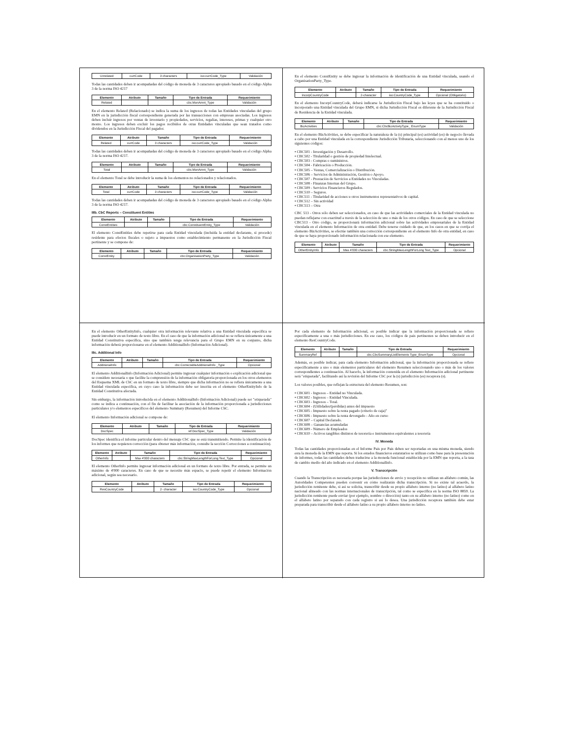| Unrelated | currCode | 3 characters | iso:currCode_Type | Validación |
Todas las cantidades deben ir acompañadas del código de moneda de 3 caracteres apropiado basado en el código Alpha 3 de la norma ISO 4217
| Elemento | Atributo | Tamaño | Tipo de Entrada | Requerimiento |
| --- | --- | --- | --- | --- |
| Related | | | cbc:MonAmnt_Type | Validación |
En el elemento Related (Relacionado) se indica la suma de los ingresos de todas las Entidades vinculadas del grupo EMN en la jurisdicción fiscal correspondiente generada por las transacciones con empresas asociadas. Los ingresos deben incluir ingresos por ventas de inventario y propiedades, servicios, regalías, intereses, primas y cualquier otro monto. Los ingresos deben excluir los pagos recibidos de otras Entidades vinculadas que sean tratados como dividendos en la Jurisdicción Fiscal del pagador.
| Elemento | Atributo | Tamaño | Tipo de Entrada | Requerimiento |
| --- | --- | --- | --- | --- |
| Related | currCode | 3 characters | iso:currCode_Type | Validación |
Todas las cantidades deben ir acompañadas del código de moneda de 3 caracteres apropiado basado en el código Alpha 3 de la norma ISO 4217.
| Elemento | Atributo | Tamaño | Tipo de Entrada | Requerimiento |
| --- | --- | --- | --- | --- |
| Total | | | cbc:MonAmnt_Type | Validación |
En el elemento Total se debe introducir la suma de los elementos no relacionados y relacionados.
| Elemento | Atributo | Tamaño | Tipo de Entrada | Requerimiento |
| --- | --- | --- | --- | --- |
| Total | currCode | 3 characters | iso:currCode_Type | Validación |
Todas las cantidades deben ir acompañadas del código de moneda de 3 caracteres apropiado basado en el código Alpha 3 de la norma ISO 4217.
IIIb. CbC Reports – Constituent Entities
| Elemento | Atributo | Tamaño | Tipo de Entrada | Requerimiento |
| --- | --- | --- | --- | --- |
| ConstEntities | | | cbc:ConstituentEntity_Type | Validación |
El elemento ConstEntities debe repetirse para cada Entidad vinculada (incluida la entidad declarante, si procede) residente para efectos fiscales o sujeto a impuestos como establecimiento permanente en la Jurisdicción Fiscal pertinente y se compone de:
| Elemento | Atributo | Tamaño | Tipo de Entrada | Requerimiento |
| --- | --- | --- | --- | --- |
| ConstEntity | | | cbc:OrganisationParty_Type | Validación |
En el elemento ConstEntity se debe ingresar la información de identificación de una Entidad vinculada, usando el OrganisationParty_Type.
| Elemento | Atributo | Tamaño | Tipo de Entrada | Requerimiento |
| --- | --- | --- | --- | --- |
| IncorpCountryCode | | 2-character | iso:CountryCode_Type | Opcional (Obligatorio) |
En el elemento IncorpCountryCode, deberá indicarse la Jurisdicción Fiscal bajo las leyes que se ha constituido o incorporado una Entidad vinculada del Grupo EMN, si dicha Jurisdicción Fiscal es diferente de la Jurisdicción Fiscal de Residencia de la Entidad vinculada.
| Elemento | Atributo | Tamaño | Tipo de Entrada | Requerimiento |
| --- | --- | --- | --- | --- |
| BizActivities | | | cbc:CbcBizActivityType_ EnumType | Validación |
En el elemento BizActivities, se debe especificar la naturaleza de la (s) principal (es) actividad (es) de negocio llevada a cabo por una Entidad vinculada en la correspondiente Jurisdicción Tributaria, seleccionando con al menos uno de los siguientes códigos:
• CBC501 - Investigación y Desarrollo.
• CBC502 - Titularidad o gestión de propiedad Intelectual.
• CBC503 - Compras o suministros.
• CBC504 - Fabricación o Producción.
• CBC505 – Ventas, Comercialización o Distribución.
• CBC506 – Servicios de Administración, Gestión o Apoyo.
• CBC507 - Prestación de Servicios a Entidades no Vinculadas.
• CBC508 - Finanzas Internas del Grupo.
• CBC509 - Servicios Financieros Regulados.
• CBC510 – Seguros.
• CBC511 - Titularidad de acciones u otros instrumentos representativos de capital.
• CBC512 – Sin actividad
• CBC513 – Otra
CBC 513 - Otros sólo deben ser seleccionados, en caso de que las actividades comerciales de la Entidad vinculada no puedan reflejarse con exactitud a través de la selección de uno o más de los otros códigos. En caso de que se seleccione CBC513 - Otro código, se proporcionará información adicional sobre las actividades empresariales de la Entidad vinculada en el elemento Información de otra entidad. Debe tenerse cuidado de que, en los casos en que se corrija el elemento BizActivities, se efectúe también una corrección correspondiente en el elemento Info de otra entidad, en caso de que se haya proporcionado información relacionada con ese elemento.
| Elemento | Atributo | Tamaño | Tipo de Entrada | Requerimiento |
| --- | --- | --- | --- | --- |
| OtherEntityInfo | | Max 4'000 characters | cbc:StringMaxLengthForLong Text_Type | Opcional |
En el elemento OtherEntityInfo, cualquier otra información relevante relativa a una Entidad vinculada específica se puede introducir en un formato de texto libre. En el caso de que la información adicional no se refiera únicamente a una Entidad Constitutiva específica, sino que también tenga relevancia para el Grupo EMN en su conjunto, dicha información deberá proporcionarse en el elemento AdditionalInfo (Información Adicional).
IIIc. Additional Info
| Elemento | Atributo | Tamaño | Tipo de Entrada | Requerimiento |
| --- | --- | --- | --- | --- |
| AdditionalInfo | | | cbc:CorrectableAdditionalInfo _Type | Opcional |
El elemento AdditionalInfo (Información Adicional) permite ingresar cualquier información o explicación adicional que se considere necesaria o que facilite la comprensión de la información obligatoria proporcionada en los otros elementos del Esquema XML de CbC en un formato de texto libre, siempre que dicha información no se refiera únicamente a una Entidad vinculada específica, en cuyo caso la información debe ser inscrita en el elemento OtherEntityInfo de la Entidad Constitutiva afectada.
Sin embargo, la información introducida en el elemento AdditionalInfo (Información Adicional) puede ser "etiquetada" como se indica a continuación, con el fin de facilitar la asociación de la información proporcionada a jurisdicciones particulares y/o elementos específicos del elemento Summary (Resumen) del Informe CbC.
El elemento Información adicional se compone de:
| Elemento | Atributo | Tamaño | Tipo de Entrada | Requerimiento |
| --- | --- | --- | --- | --- |
| DocSpec | | | stf:DocSpec_Type | Validación |
DocSpec identifica el informe particular dentro del mensaje CbC que se está transmitiendo. Permite la identificación de los informes que requieren corrección (para obtener más información, consulte la sección Correcciones a continuación).
| Elemento | Atributo | Tamaño | Tipo de Entrada | Requerimiento |
| --- | --- | --- | --- | --- |
| OtherInfo | | Max 4'000 characters | cbc:StringMaxLengthForLong Text_Type | Opcional |
El elemento OtherInfo permite ingresar información adicional en un formato de texto libre. Por entrada, se permite un máximo de 4'000 caracteres. En caso de que se necesite más espacio, se puede repetir el elemento Información adicional, según sea necesario.
| Elemento | Atributo | Tamaño | Tipo de Entrada | Requerimiento |
| --- | --- | --- | --- | --- |
| ResCountryCode | | 2- character | iso:CountryCode_Type | Opcional |
Por cada elemento de Información adicional, es posible indicar que la información proporcionada se refiere específicamente a una o más jurisdicciones. En ese caso, los códigos de país pertinentes se deben introducir en el elemento ResCountryCode.
| Elemento | Atributo | Tamaño | Tipo de Entrada | Requerimiento |
| --- | --- | --- | --- | --- |
| SummaryRef | | | cbc:CbcSummaryListElements Type_EnumType | Opcional |
Además, es posible indicar, para cada elemento Información adicional, que la información proporcionada se refiere específicamente a uno o más elementos particulares del elemento Resumen seleccionando uno o más de los valores correspondientes a continuación. Al hacerlo, la información contenida en el elemento Información adicional pertinente será "etiquetada", facilitando así la revisión del Informe CbC por la (s) jurisdicción (es) receptora (s).
Los valores posibles, que reflejan la estructura del elemento Resumen, son:
• CBC601 - Ingresos – Entidad no Vinculada.
• CBC602 - Ingresos – Entidad Vinculada.
• CBC603 - Ingresos – Total.
• CBC604 - (Utilidades/(pérdidas) antes del impuesto
• CBC605 - Impuesto sobre la renta pagado (criterio de caja)"
• CBC606 - Impuesto sobre la renta devengado - Año en curso
• CBC607 – Capital Declarado.
• CBC608 – Ganancias acumuladas
• CBC609 - Número de Empleados
• CBC610 – Activos tangibles distintos de tesorería e instrumentos equivalentes a tesorería
IV. Moneda
Todas las cantidades proporcionadas en el Informe País por País deben ser reportadas en una misma moneda, siendo esta la moneda de la EMN que reporta. Si los estados financieros estatutarios se utilizan como base para la presentación de informes, todas las cantidades deben traducirse a la moneda funcional establecida por la EMN que reporta, a la tasa de cambio medio del año indicado en el elemento AdditionalInfo.
V. Transcripción
Cuando la Transcripción es necesaria porque las jurisdicciones de envío y recepción no utilizan un alfabeto común, las Autoridades Competentes pueden convenir en cómo realizarán dicha transcripción. Si no existe tal acuerdo, la jurisdicción remitente debe, si así se solicita, transcribir desde su propio alfabeto interno (no latino) al alfabeto latino nacional alineado con las normas internacionales de transcripción, tal como se especifica en la norma ISO 8859. La jurisdicción remitente puede enviar (por ejemplo, nombre o dirección) tanto en su alfabeto interno (no latino) como en el alfabeto latino por separado con cada registro si así lo desea. Una jurisdicción receptora también debe estar preparada para transcribir desde el alfabeto latino a su propio alfabeto interno no latino.